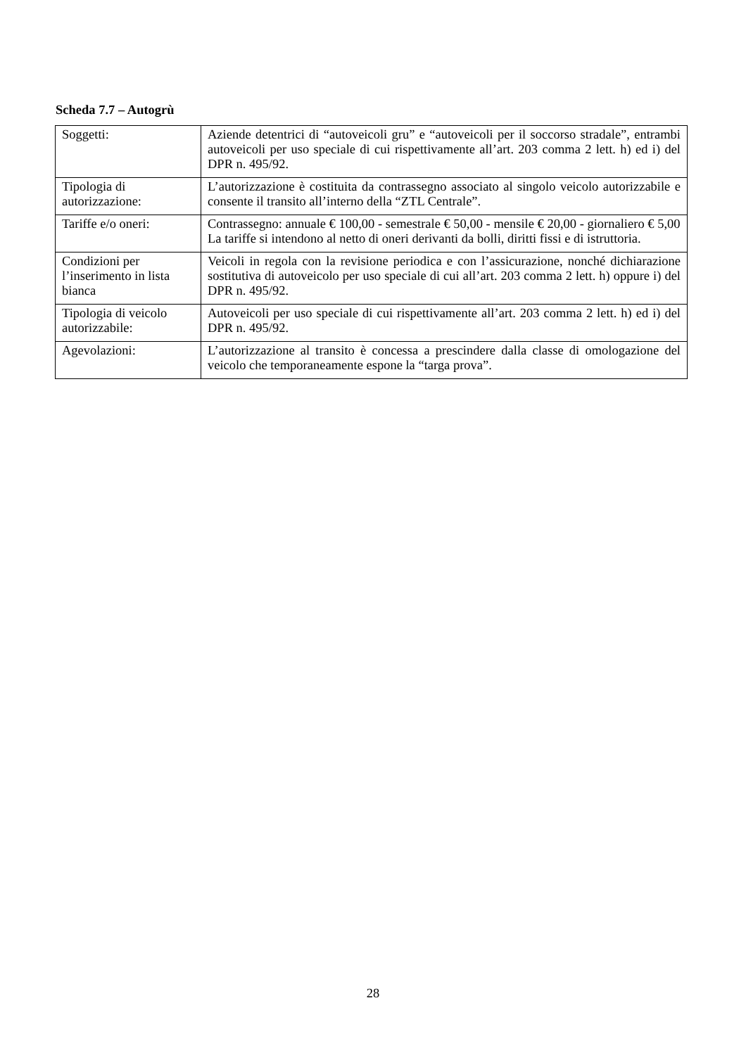Scheda 7.7 – Autogrù
| Soggetti: | Aziende detentrici di “autoveicoli gru” e “autoveicoli per il soccorso stradale”, entrambi autoveicoli per uso speciale di cui rispettivamente all’art. 203 comma 2 lett. h) ed i) del DPR n. 495/92. |
| Tipologia di autorizzazione: | L’autorizzazione è costituita da contrassegno associato al singolo veicolo autorizzabile e consente il transito all’interno della “ZTL Centrale”. |
| Tariffe e/o oneri: | Contrassegno: annuale € 100,00 - semestrale € 50,00 - mensile € 20,00 - giornaliero € 5,00 La tariffe si intendono al netto di oneri derivanti da bolli, diritti fissi e di istruttoria. |
| Condizioni per l’inserimento in lista bianca | Veicoli in regola con la revisione periodica e con l’assicurazione, nonché dichiarazione sostitutiva di autoveicolo per uso speciale di cui all’art. 203 comma 2 lett. h) oppure i) del DPR n. 495/92. |
| Tipologia di veicolo autorizzabile: | Autoveicoli per uso speciale di cui rispettivamente all’art. 203 comma 2 lett. h) ed i) del DPR n. 495/92. |
| Agevolazioni: | L’autorizzazione al transito è concessa a prescindere dalla classe di omologazione del veicolo che temporaneamente espone la “targa prova”. |
28